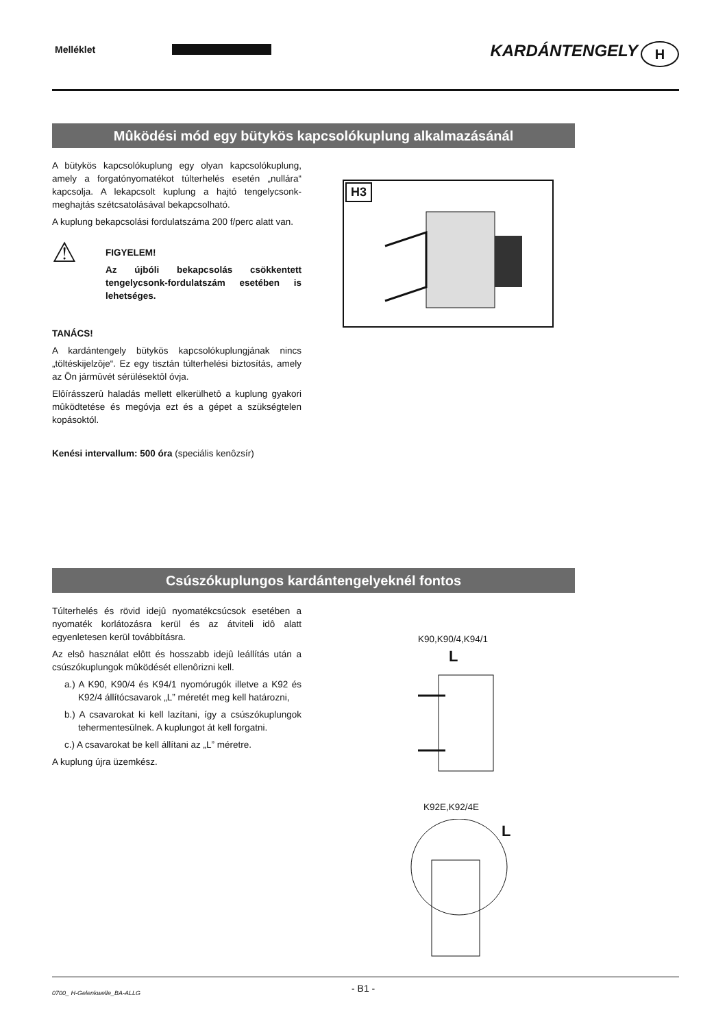Melléklet KARDÁNTENGELY H
Mûködési mód egy bütykös kapcsolókuplung alkalmazásánál
A bütykös kapcsolókuplung egy olyan kapcsolókuplung, amely a forgatónyomatékot túlterhelés esetén „nullára“ kapcsolja. A lekapcsolt kuplung a hajtó tengelycsonk-meghajtás szétcsatolásával bekapcsolható.
A kuplung bekapcsolási fordulatszáma 200 f/perc alatt van.
⚠
FIGYELEM!
Az újbóli bekapcsolás csökkentett tengelycsonk-fordulatszám esetében is lehetséges.
TANÁCS!
A kardántengely bütykös kapcsolókuplungjának nincs „töltéskijelzôje“. Ez egy tisztán túlterhelési biztosítás, amely az Ön jármûvét sérülésektôl óvja.
Elôírásszerû haladás mellett elkerülhetô a kuplung gyakori mûködtetése és megóvja ezt és a gépet a szükségtelen kopásoktól.
Kenési intervallum: 500 óra (speciális kenôzsír)
H3
Csúszókuplungos kardántengelyeknél fontos
Túlterhelés és rövid idejû nyomatékcsúcsok esetében a nyomaték korlátozásra kerül és az átviteli idô alatt egyenletesen kerül továbbításra.
Az elsô használat elôtt és hosszabb idejû leállítás után a csúszókuplungok mûködését ellenôrizni kell.
a.) A K90, K90/4 és K94/1 nyomórugók illetve a K92 és K92/4 állítócsavarok „L” méretét meg kell határozni,
b.) A csavarokat ki kell lazítani, így a csúszókuplungok tehermentesülnek. A kuplungot át kell forgatni.
c.) A csavarokat be kell állítani az „L” méretre.
A kuplung újra üzemkész.
K90,K90/4,K94/1
L
K92E,K92/4E
L
0700_ H-Gelenkwelle_BA-ALLG - B1 -